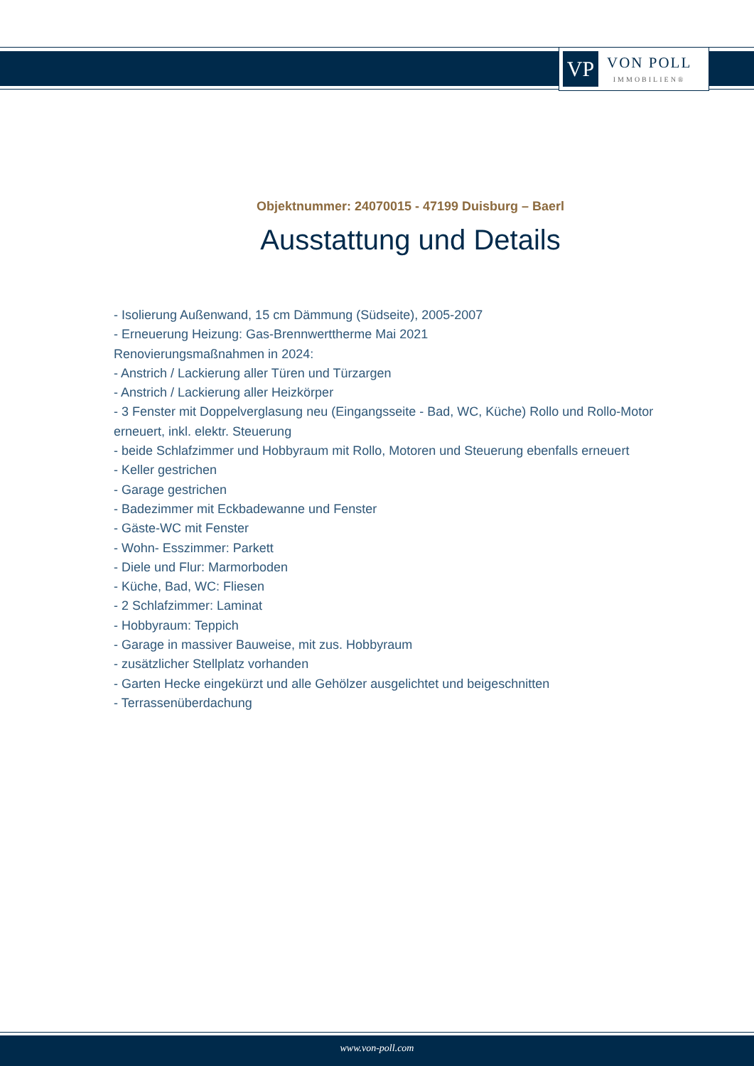VP
VON POLL
IMMOBILIEN®
Objektnummer: 24070015 - 47199 Duisburg – Baerl
Ausstattung und Details
- Isolierung Außenwand, 15 cm Dämmung (Südseite), 2005-2007
- Erneuerung Heizung: Gas-Brennwerttherme Mai 2021
Renovierungsmaßnahmen in 2024:
- Anstrich / Lackierung aller Türen und Türzargen
- Anstrich / Lackierung aller Heizkörper
- 3 Fenster mit Doppelverglasung neu (Eingangsseite - Bad, WC, Küche) Rollo und Rollo-Motor erneuert, inkl. elektr. Steuerung
- beide Schlafzimmer und Hobbyraum mit Rollo, Motoren und Steuerung ebenfalls erneuert
- Keller gestrichen
- Garage gestrichen
- Badezimmer mit Eckbadewanne und Fenster
- Gäste-WC mit Fenster
- Wohn- Esszimmer: Parkett
- Diele und Flur: Marmorboden
- Küche, Bad, WC: Fliesen
- 2 Schlafzimmer: Laminat
- Hobbyraum: Teppich
- Garage in massiver Bauweise, mit zus. Hobbyraum
- zusätzlicher Stellplatz vorhanden
- Garten Hecke eingekürzt und alle Gehölzer ausgelichtet und beigeschnitten
- Terrassenüberdachung
www.von-poll.com